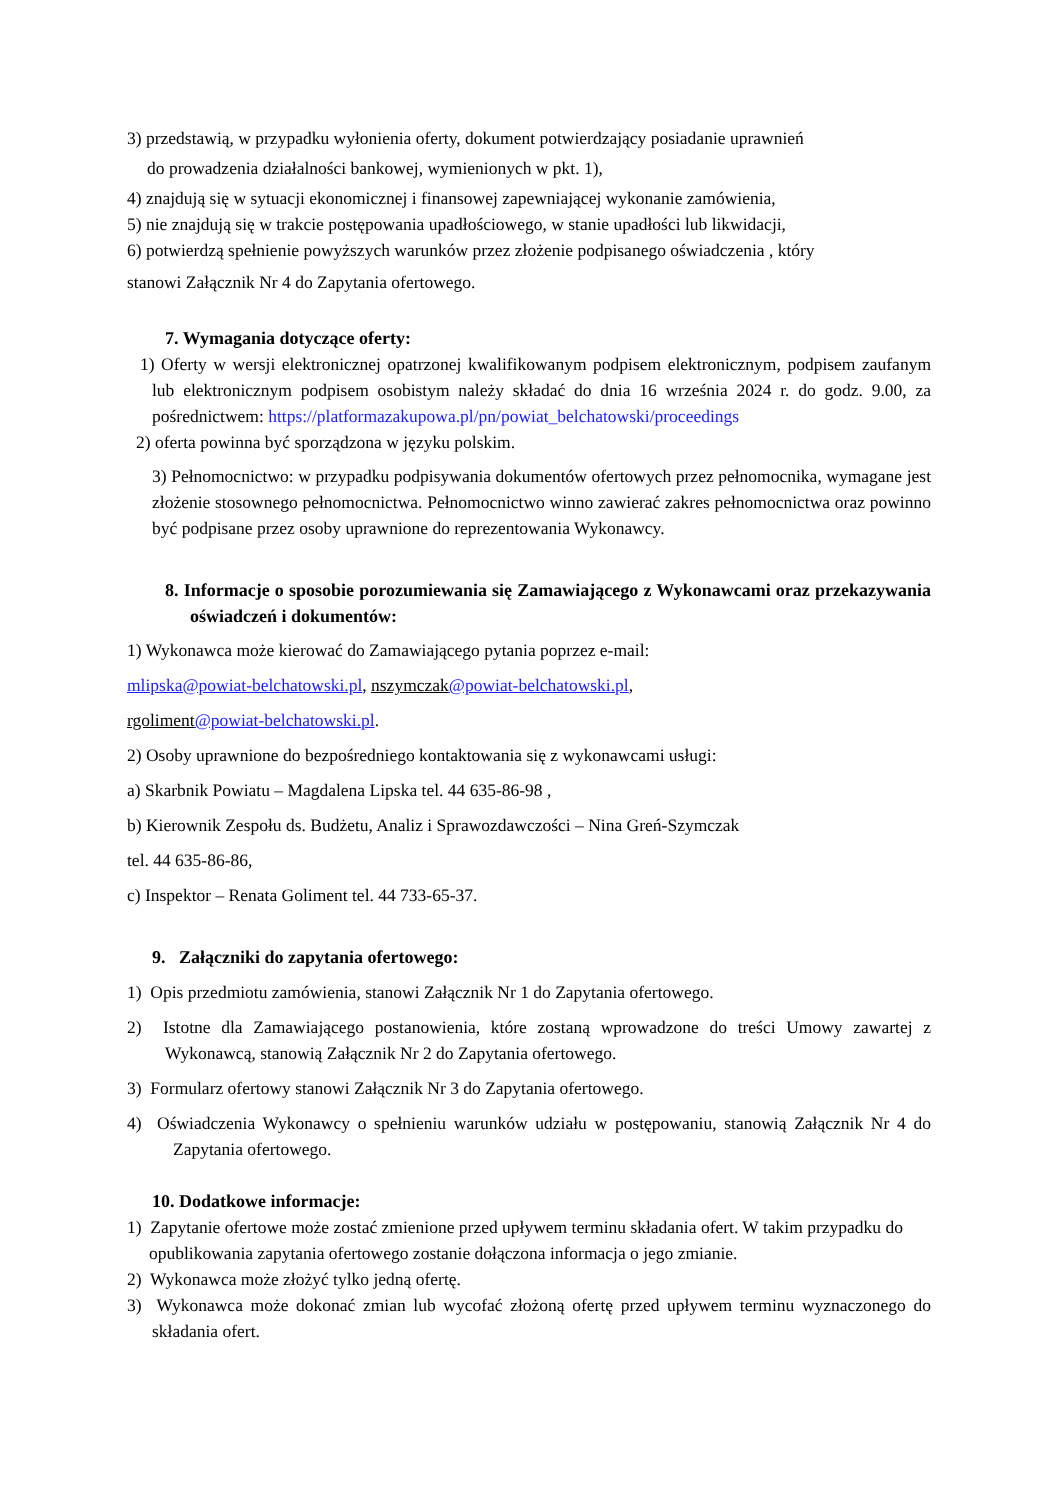3) przedstawią, w przypadku wyłonienia oferty, dokument potwierdzający posiadanie uprawnień
do prowadzenia działalności bankowej, wymienionych w pkt. 1),
4) znajdują się w sytuacji ekonomicznej i finansowej zapewniającej wykonanie zamówienia,
5) nie znajdują się w trakcie postępowania upadłościowego, w stanie upadłości lub likwidacji,
6) potwierdzą spełnienie powyższych warunków przez złożenie podpisanego oświadczenia , który
stanowi Załącznik Nr 4 do Zapytania ofertowego.
7. Wymagania dotyczące oferty:
1) Oferty w wersji elektronicznej opatrzonej kwalifikowanym podpisem elektronicznym, podpisem zaufanym lub elektronicznym podpisem osobistym należy składać do dnia 16 września 2024 r. do godz. 9.00, za pośrednictwem: https://platformazakupowa.pl/pn/powiat_belchatowski/proceedings
2) oferta powinna być sporządzona w języku polskim.
3) Pełnomocnictwo: w przypadku podpisywania dokumentów ofertowych przez pełnomocnika, wymagane jest złożenie stosownego pełnomocnictwa. Pełnomocnictwo winno zawierać zakres pełnomocnictwa oraz powinno być podpisane przez osoby uprawnione do reprezentowania Wykonawcy.
8. Informacje o sposobie porozumiewania się Zamawiającego z Wykonawcami oraz przekazywania oświadczeń i dokumentów:
1) Wykonawca może kierować do Zamawiającego pytania poprzez e-mail:
mlipska@powiat-belchatowski.pl, nszymczak@powiat-belchatowski.pl,
rgoliment@powiat-belchatowski.pl.
2) Osoby uprawnione do bezpośredniego kontaktowania się z wykonawcami usługi:
a) Skarbnik Powiatu – Magdalena Lipska tel. 44 635-86-98 ,
b) Kierownik Zespołu ds. Budżetu, Analiz i Sprawozdawczości – Nina Greń-Szymczak
tel. 44 635-86-86,
c) Inspektor – Renata Goliment tel. 44 733-65-37.
9. Załączniki do zapytania ofertowego:
1) Opis przedmiotu zamówienia, stanowi Załącznik Nr 1 do Zapytania ofertowego.
2) Istotne dla Zamawiającego postanowienia, które zostaną wprowadzone do treści Umowy zawartej z Wykonawcą, stanowią Załącznik Nr 2 do Zapytania ofertowego.
3) Formularz ofertowy stanowi Załącznik Nr 3 do Zapytania ofertowego.
4) Oświadczenia Wykonawcy o spełnieniu warunków udziału w postępowaniu, stanowią Załącznik Nr 4 do Zapytania ofertowego.
10. Dodatkowe informacje:
1) Zapytanie ofertowe może zostać zmienione przed upływem terminu składania ofert. W takim przypadku do opublikowania zapytania ofertowego zostanie dołączona informacja o jego zmianie.
2) Wykonawca może złożyć tylko jedną ofertę.
3) Wykonawca może dokonać zmian lub wycofać złożoną ofertę przed upływem terminu wyznaczonego do składania ofert.